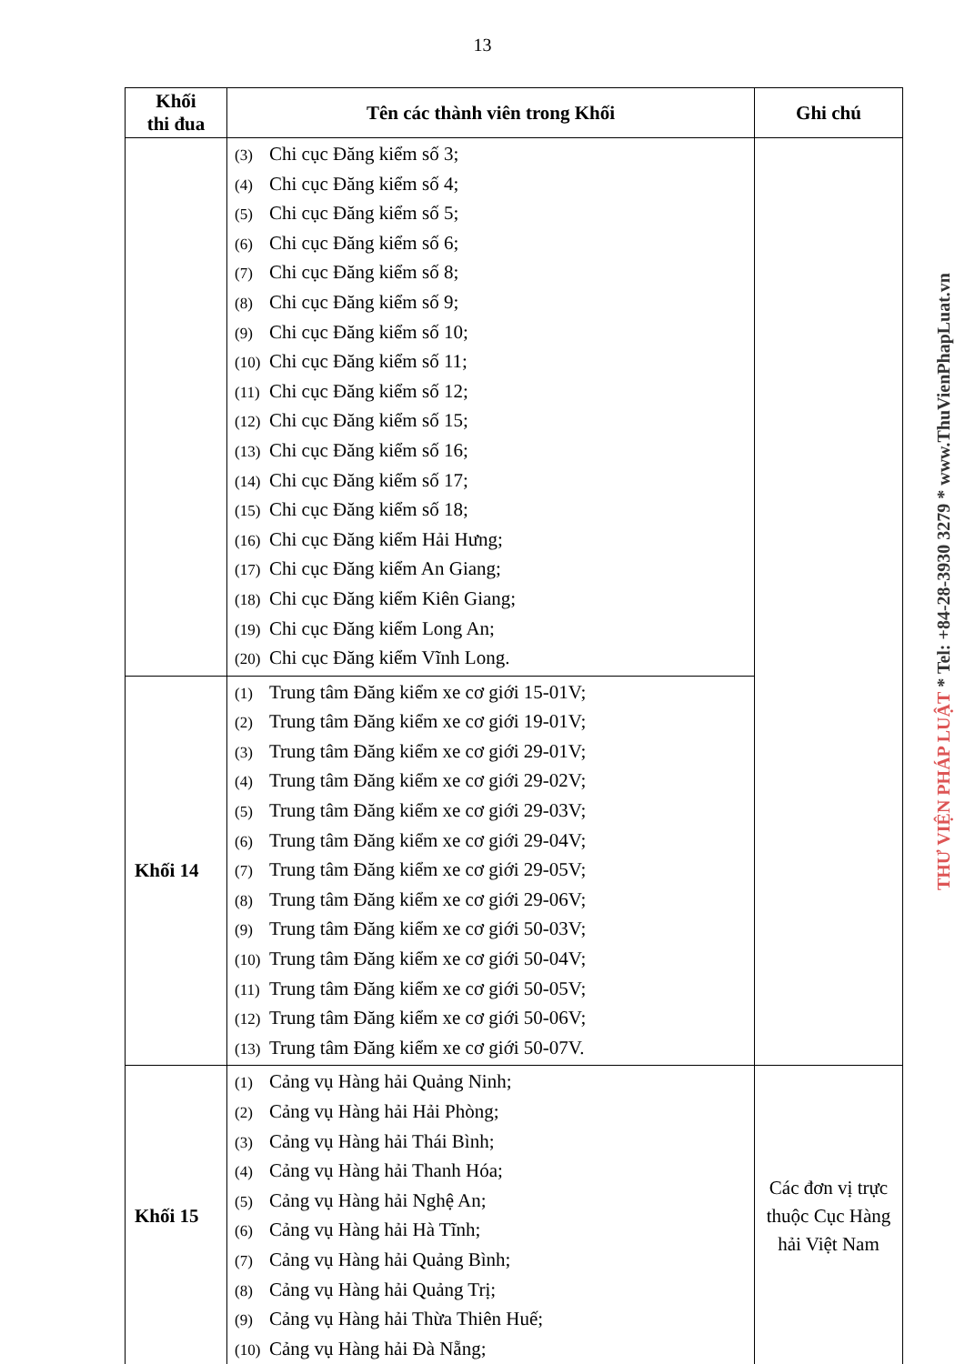13
| Khối thi đua | Tên các thành viên trong Khối | Ghi chú |
| --- | --- | --- |
| | (3) Chi cục Đăng kiểm số 3; (4) Chi cục Đăng kiểm số 4; (5) Chi cục Đăng kiểm số 5; (6) Chi cục Đăng kiểm số 6; (7) Chi cục Đăng kiểm số 8; (8) Chi cục Đăng kiểm số 9; (9) Chi cục Đăng kiểm số 10; (10) Chi cục Đăng kiểm số 11; (11) Chi cục Đăng kiểm số 12; (12) Chi cục Đăng kiểm số 15; (13) Chi cục Đăng kiểm số 16; (14) Chi cục Đăng kiểm số 17; (15) Chi cục Đăng kiểm số 18; (16) Chi cục Đăng kiểm Hải Hưng; (17) Chi cục Đăng kiểm An Giang; (18) Chi cục Đăng kiểm Kiên Giang; (19) Chi cục Đăng kiểm Long An; (20) Chi cục Đăng kiểm Vĩnh Long. | |
| Khối 14 | (1) Trung tâm Đăng kiểm xe cơ giới 15-01V; (2) Trung tâm Đăng kiểm xe cơ giới 19-01V; (3) Trung tâm Đăng kiểm xe cơ giới 29-01V; (4) Trung tâm Đăng kiểm xe cơ giới 29-02V; (5) Trung tâm Đăng kiểm xe cơ giới 29-03V; (6) Trung tâm Đăng kiểm xe cơ giới 29-04V; (7) Trung tâm Đăng kiểm xe cơ giới 29-05V; (8) Trung tâm Đăng kiểm xe cơ giới 29-06V; (9) Trung tâm Đăng kiểm xe cơ giới 50-03V; (10) Trung tâm Đăng kiểm xe cơ giới 50-04V; (11) Trung tâm Đăng kiểm xe cơ giới 50-05V; (12) Trung tâm Đăng kiểm xe cơ giới 50-06V; (13) Trung tâm Đăng kiểm xe cơ giới 50-07V. | |
| Khối 15 | (1) Cảng vụ Hàng hải Quảng Ninh; (2) Cảng vụ Hàng hải Hải Phòng; (3) Cảng vụ Hàng hải Thái Bình; (4) Cảng vụ Hàng hải Thanh Hóa; (5) Cảng vụ Hàng hải Nghệ An; (6) Cảng vụ Hàng hải Hà Tĩnh; (7) Cảng vụ Hàng hải Quảng Bình; (8) Cảng vụ Hàng hải Quảng Trị; (9) Cảng vụ Hàng hải Thừa Thiên Huế; (10) Cảng vụ Hàng hải Đà Nẵng; | Các đơn vị trực thuộc Cục Hàng hải Việt Nam |
THƯ VIỆN PHÁP LUẬT * Tel: +84-28-3930 3279 * www.ThuVienPhapLuat.vn